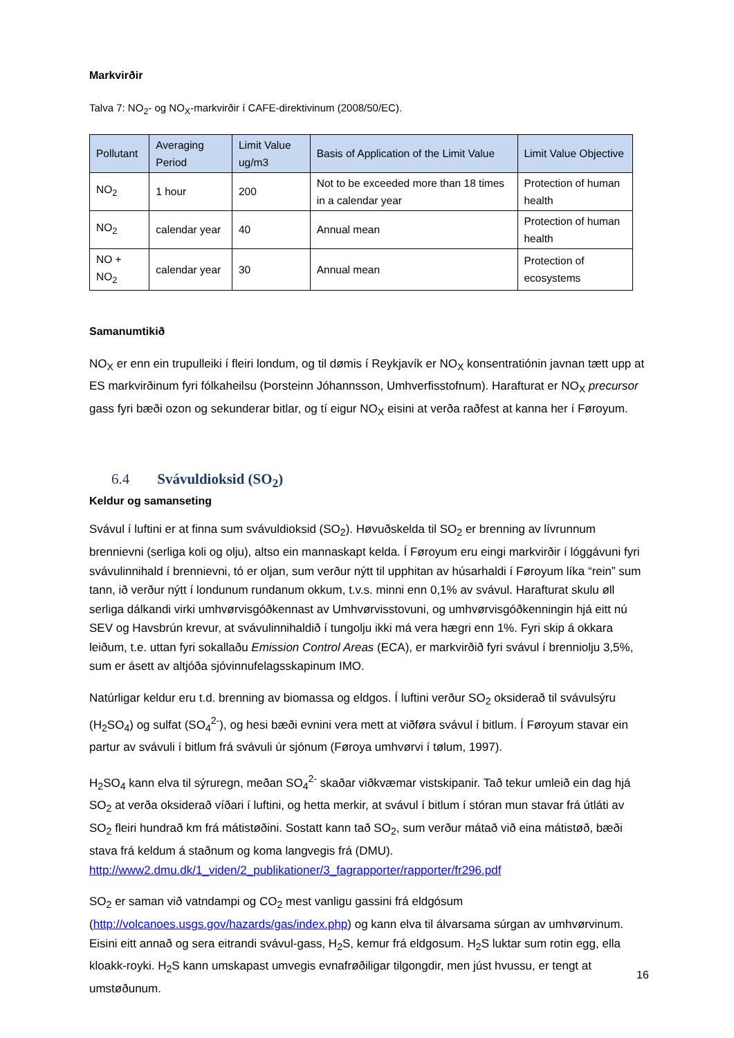Markvirðir
Talva 7: NO<sub>2</sub>- og NO<sub>X</sub>-markvirðir í CAFE-direktivinum (2008/50/EC).
| Pollutant | Averaging Period | Limit Value ug/m3 | Basis of Application of the Limit Value | Limit Value Objective |
| --- | --- | --- | --- | --- |
| NO<sub>2</sub> | 1 hour | 200 | Not to be exceeded more than 18 times in a calendar year | Protection of human health |
| NO<sub>2</sub> | calendar year | 40 | Annual mean | Protection of human health |
| NO + NO<sub>2</sub> | calendar year | 30 | Annual mean | Protection of ecosystems |
Samanumtikið
NO<sub>X</sub> er enn ein trupulleiki í fleiri londum, og til dømis í Reykjavík er NO<sub>X</sub> konsentratiónin javnan tætt upp at ES markvirðinum fyri fólkaheilsu (Þorsteinn Jóhannsson, Umhverfisstofnum). Harafturat er NO<sub>X</sub> precursor gass fyri bæði ozon og sekunderar bitlar, og tí eigur NO<sub>X</sub> eisini at verða raðfest at kanna her í Føroyum.
6.4 Svávuldioksid (SO<sub>2</sub>)
Keldur og samanseting
Svávul í luftini er at finna sum svávuldioksid (SO<sub>2</sub>). Høvuðskelda til SO<sub>2</sub> er brenning av lívrunnum brennievni (serliga koli og olju), altso ein mannaskapt kelda. Í Føroyum eru eingi markvirðir í lóggávuni fyri svávulinnihald í brennievni, tó er oljan, sum verður nýtt til upphitan av húsarhaldi í Føroyum líka “rein” sum tann, ið verður nýtt í londunum rundanum okkum, t.v.s. minni enn 0,1% av svávul. Harafturat skulu øll serliga dálkandi virki umhvørvisgóðkennast av Umhvørvisstovuni, og umhvørvisgóðkenningin hjá eitt nú SEV og Havsbrún krevur, at svávulinnihaldið í tungolju ikki má vera hægri enn 1%. Fyri skip á okkara leiðum, t.e. uttan fyri sokallaðu Emission Control Areas (ECA), er markvirðið fyri svávul í brenniolju 3,5%, sum er ásett av altjóða sjóvinnufelagsskapinum IMO.
Natúrligar keldur eru t.d. brenning av biomassa og eldgos. Í luftini verður SO<sub>2</sub> oksiderað til svávulsýru (H<sub>2</sub>SO<sub>4</sub>) og sulfat (SO<sub>4</sub><sup>2-</sup>), og hesi bæði evnini vera mett at viðføra svávul í bitlum. Í Føroyum stavar ein partur av svávuli í bitlum frá svávuli úr sjónum (Føroya umhvørvi í tølum, 1997).
H<sub>2</sub>SO<sub>4</sub> kann elva til sýruregn, meðan SO<sub>4</sub><sup>2-</sup> skaðar viðkvæmar vistskipanir. Tað tekur umleið ein dag hjá SO<sub>2</sub> at verða oksiderað víðari í luftini, og hetta merkir, at svávul í bitlum í stóran mun stavar frá útláti av SO<sub>2</sub> fleiri hundrað km frá mátistøðini. Sostatt kann tað SO<sub>2</sub>, sum verður mátað við eina mátistøð, bæði stava frá keldum á staðnum og koma langvegis frá (DMU). http://www2.dmu.dk/1_viden/2_publikationer/3_fagrapporter/rapporter/fr296.pdf
SO<sub>2</sub> er saman við vatndampi og CO<sub>2</sub> mest vanligu gassini frá eldgósum (http://volcanoes.usgs.gov/hazards/gas/index.php) og kann elva til álvarsama súrgan av umhvørvinum. Eisini eitt annað og sera eitrandi svávul-gass, H<sub>2</sub>S, kemur frá eldgosum. H<sub>2</sub>S luktar sum rotin egg, ella kloakk-royki. H<sub>2</sub>S kann umskapast umvegis evnafrøðiligar tilgongdir, men júst hvussu, er tengt at umstøðunum.
16